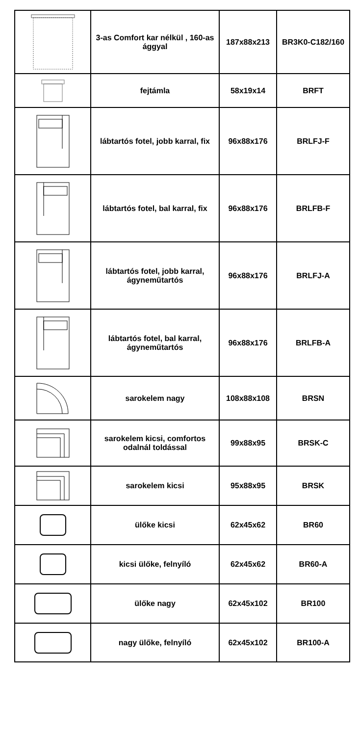| | 3-as Comfort kar nélkül , 160-as ággyal | 187x88x213 | BR3K0-C182/160 |
| | fejtámla | 58x19x14 | BRFT |
| | lábtartós fotel, jobb karral, fix | 96x88x176 | BRLFJ-F |
| | lábtartós fotel, bal karral, fix | 96x88x176 | BRLFB-F |
| | lábtartós fotel, jobb karral, ágyneműtartós | 96x88x176 | BRLFJ-A |
| | lábtartós fotel, bal karral, ágyneműtartós | 96x88x176 | BRLFB-A |
| | sarokelem nagy | 108x88x108 | BRSN |
| | sarokelem kicsi, comfortos odalnál toldással | 99x88x95 | BRSK-C |
| | sarokelem kicsi | 95x88x95 | BRSK |
| | ülőke kicsi | 62x45x62 | BR60 |
| | kicsi ülőke, felnyíló | 62x45x62 | BR60-A |
| | ülőke nagy | 62x45x102 | BR100 |
| | nagy ülőke, felnyíló | 62x45x102 | BR100-A |